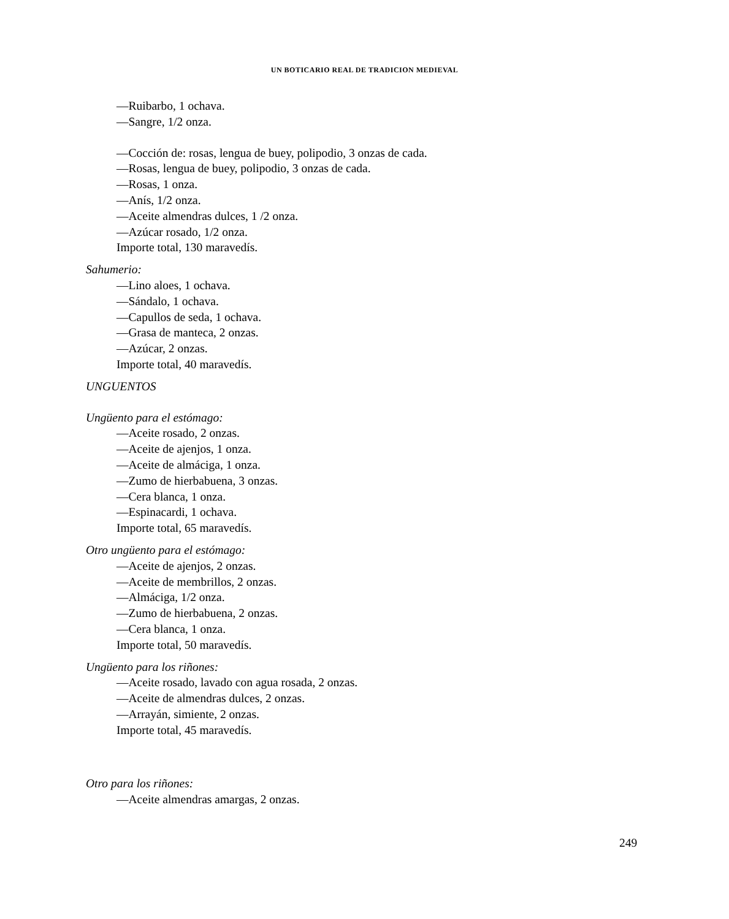UN BOTICARIO REAL DE TRADICION MEDIEVAL
—Ruibarbo, 1 ochava.
—Sangre, 1/2 onza.
—Cocción de: rosas, lengua de buey, polipodio, 3 onzas de cada.
—Rosas, lengua de buey, polipodio, 3 onzas de cada.
—Rosas, 1 onza.
—Anís, 1/2 onza.
—Aceite almendras dulces, 1 /2 onza.
—Azúcar rosado, 1/2 onza.
Importe total, 130 maravedís.
Sahumerio:
—Lino aloes, 1 ochava.
—Sándalo, 1 ochava.
—Capullos de seda, 1 ochava.
—Grasa de manteca, 2 onzas.
—Azúcar, 2 onzas.
Importe total, 40 maravedís.
UNGUENTOS
Ungüento para el estómago:
—Aceite rosado, 2 onzas.
—Aceite de ajenjos, 1 onza.
—Aceite de almáciga, 1 onza.
—Zumo de hierbabuena, 3 onzas.
—Cera blanca, 1 onza.
—Espinacardi, 1 ochava.
Importe total, 65 maravedís.
Otro ungüento para el estómago:
—Aceite de ajenjos, 2 onzas.
—Aceite de membrillos, 2 onzas.
—Almáciga, 1/2 onza.
—Zumo de hierbabuena, 2 onzas.
—Cera blanca, 1 onza.
Importe total, 50 maravedís.
Ungüento para los riñones:
—Aceite rosado, lavado con agua rosada, 2 onzas.
—Aceite de almendras dulces, 2 onzas.
—Arrayán, simiente, 2 onzas.
Importe total, 45 maravedís.
Otro para los riñones:
—Aceite almendras amargas, 2 onzas.
249